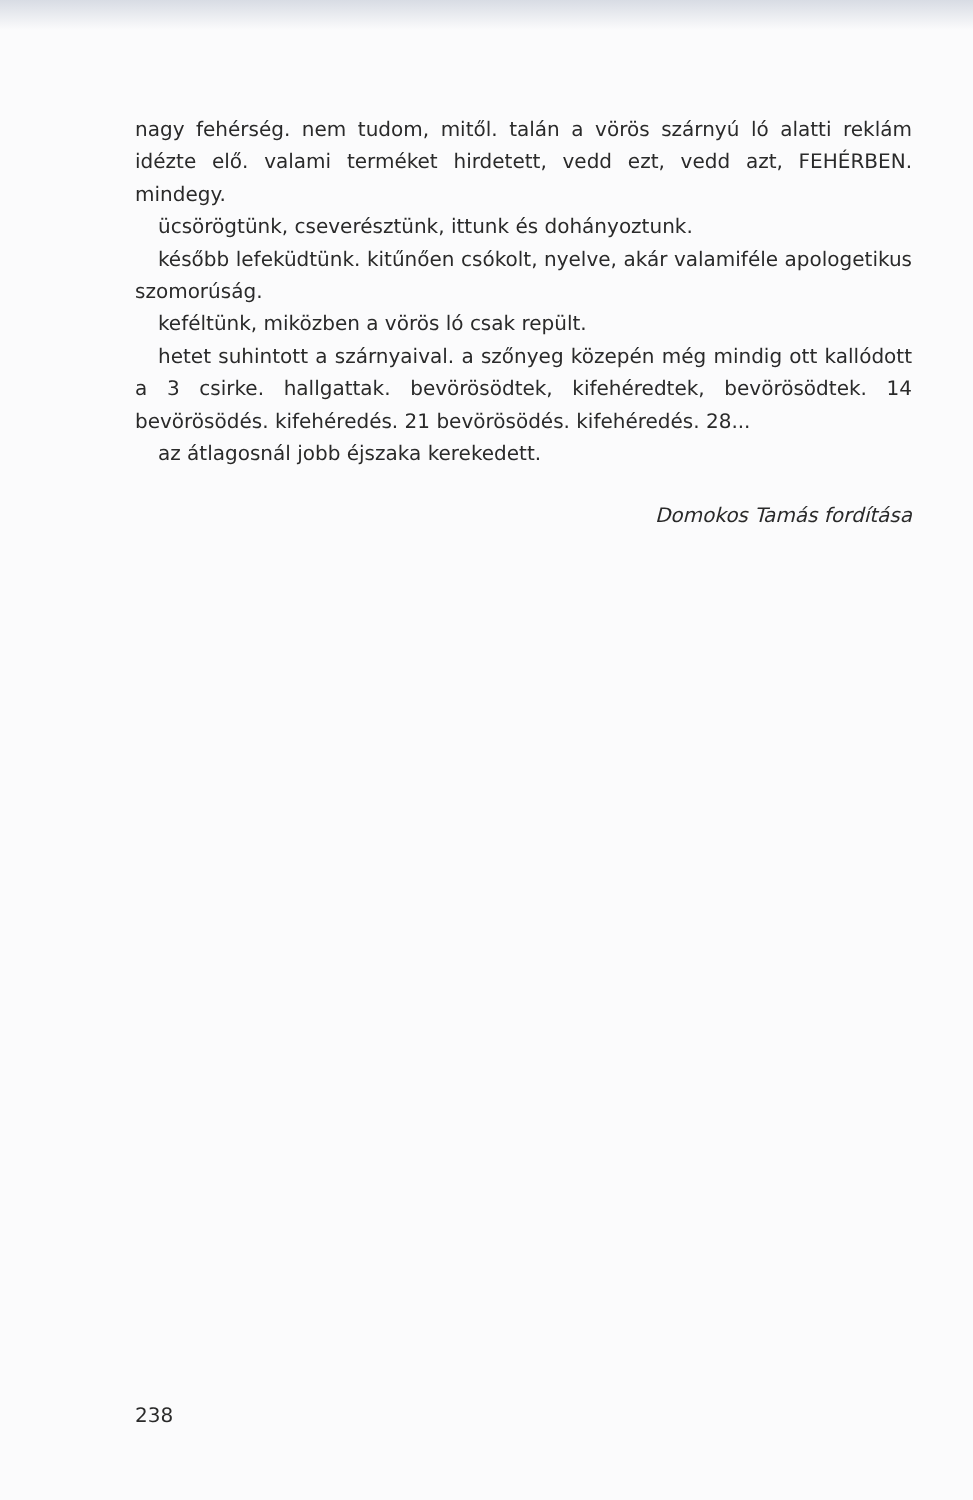nagy fehérség. nem tudom, mitől. talán a vörös szárnyú ló alatti reklám idézte elő. valami terméket hirdetett, vedd ezt, vedd azt, FEHÉRBEN. mindegy.
ücsörögtünk, cseverésztünk, ittunk és dohányoztunk.
később lefeküdtünk. kitűnően csókolt, nyelve, akár valamiféle apologetikus szomorúság.
keféltünk, miközben a vörös ló csak repült.
hetet suhintott a szárnyaival. a szőnyeg közepén még mindig ott kallódott a 3 csirke. hallgattak. bevörösödtek, kifehéredtek, bevörösödtek. 14 bevörösödés. kifehéredés. 21 bevörösödés. kifehéredés. 28...
az átlagosnál jobb éjszaka kerekedett.
Domokos Tamás fordítása
238